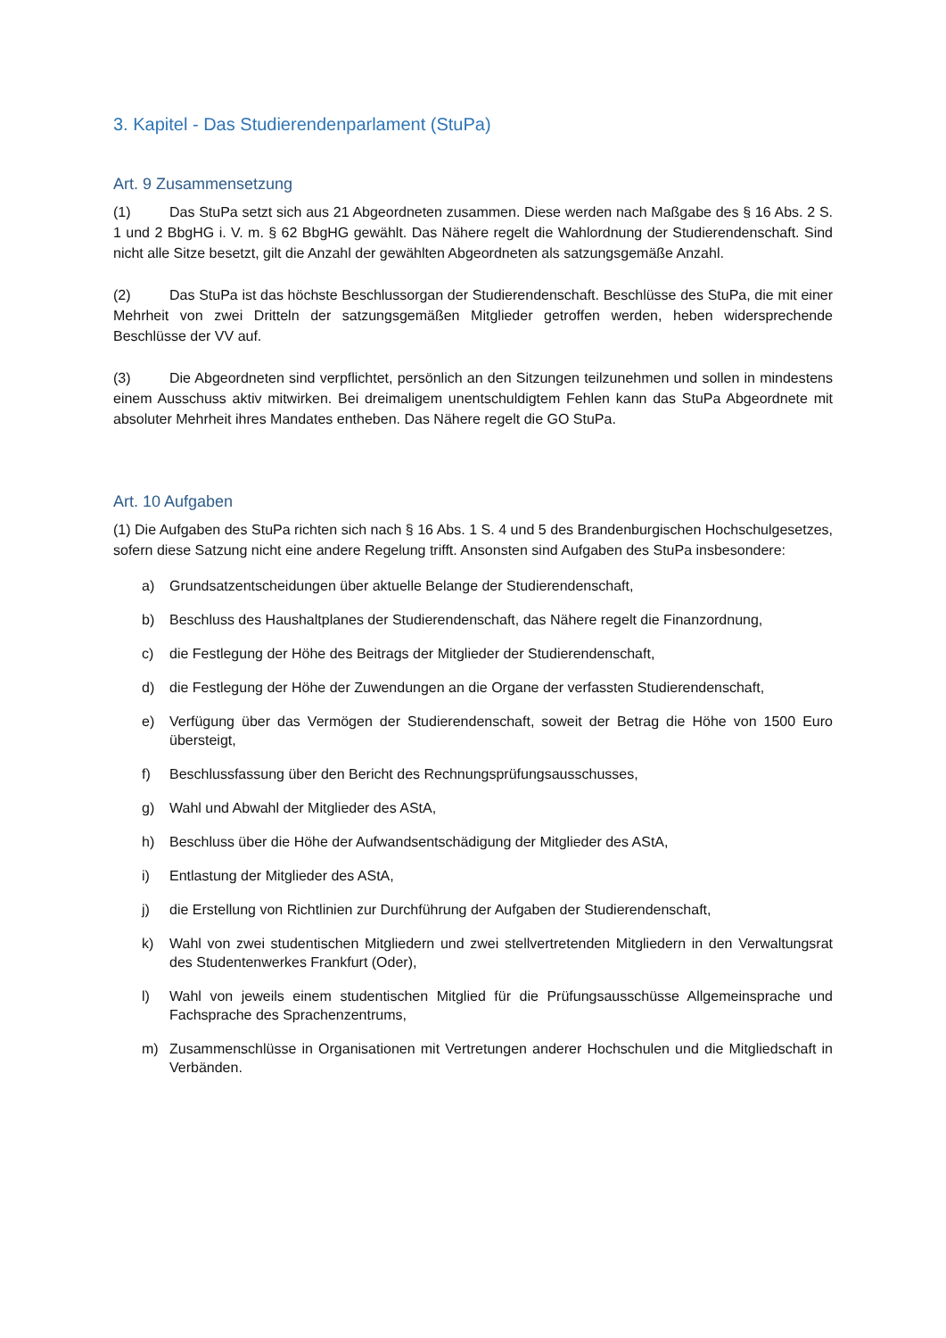3. Kapitel - Das Studierendenparlament (StuPa)
Art. 9 Zusammensetzung
(1) Das StuPa setzt sich aus 21 Abgeordneten zusammen. Diese werden nach Maßgabe des § 16 Abs. 2 S. 1 und 2 BbgHG i. V. m. § 62 BbgHG gewählt. Das Nähere regelt die Wahlordnung der Studierendenschaft. Sind nicht alle Sitze besetzt, gilt die Anzahl der gewählten Abgeordneten als satzungsgemäße Anzahl.
(2) Das StuPa ist das höchste Beschlussorgan der Studierendenschaft. Beschlüsse des StuPa, die mit einer Mehrheit von zwei Dritteln der satzungsgemäßen Mitglieder getroffen werden, heben widersprechende Beschlüsse der VV auf.
(3) Die Abgeordneten sind verpflichtet, persönlich an den Sitzungen teilzunehmen und sollen in mindestens einem Ausschuss aktiv mitwirken. Bei dreimaligem unentschuldigtem Fehlen kann das StuPa Abgeordnete mit absoluter Mehrheit ihres Mandates entheben. Das Nähere regelt die GO StuPa.
Art. 10 Aufgaben
(1) Die Aufgaben des StuPa richten sich nach § 16 Abs. 1 S. 4 und 5 des Brandenburgischen Hochschulgesetzes, sofern diese Satzung nicht eine andere Regelung trifft. Ansonsten sind Aufgaben des StuPa insbesondere:
a) Grundsatzentscheidungen über aktuelle Belange der Studierendenschaft,
b) Beschluss des Haushaltplanes der Studierendenschaft, das Nähere regelt die Finanzordnung,
c) die Festlegung der Höhe des Beitrags der Mitglieder der Studierendenschaft,
d) die Festlegung der Höhe der Zuwendungen an die Organe der verfassten Studierendenschaft,
e) Verfügung über das Vermögen der Studierendenschaft, soweit der Betrag die Höhe von 1500 Euro übersteigt,
f) Beschlussfassung über den Bericht des Rechnungsprüfungsausschusses,
g) Wahl und Abwahl der Mitglieder des AStA,
h) Beschluss über die Höhe der Aufwandsentschädigung der Mitglieder des AStA,
i) Entlastung der Mitglieder des AStA,
j) die Erstellung von Richtlinien zur Durchführung der Aufgaben der Studierendenschaft,
k) Wahl von zwei studentischen Mitgliedern und zwei stellvertretenden Mitgliedern in den Verwaltungsrat des Studentenwerkes Frankfurt (Oder),
l) Wahl von jeweils einem studentischen Mitglied für die Prüfungsausschüsse Allgemeinsprache und Fachsprache des Sprachenzentrums,
m) Zusammenschlüsse in Organisationen mit Vertretungen anderer Hochschulen und die Mitgliedschaft in Verbänden.